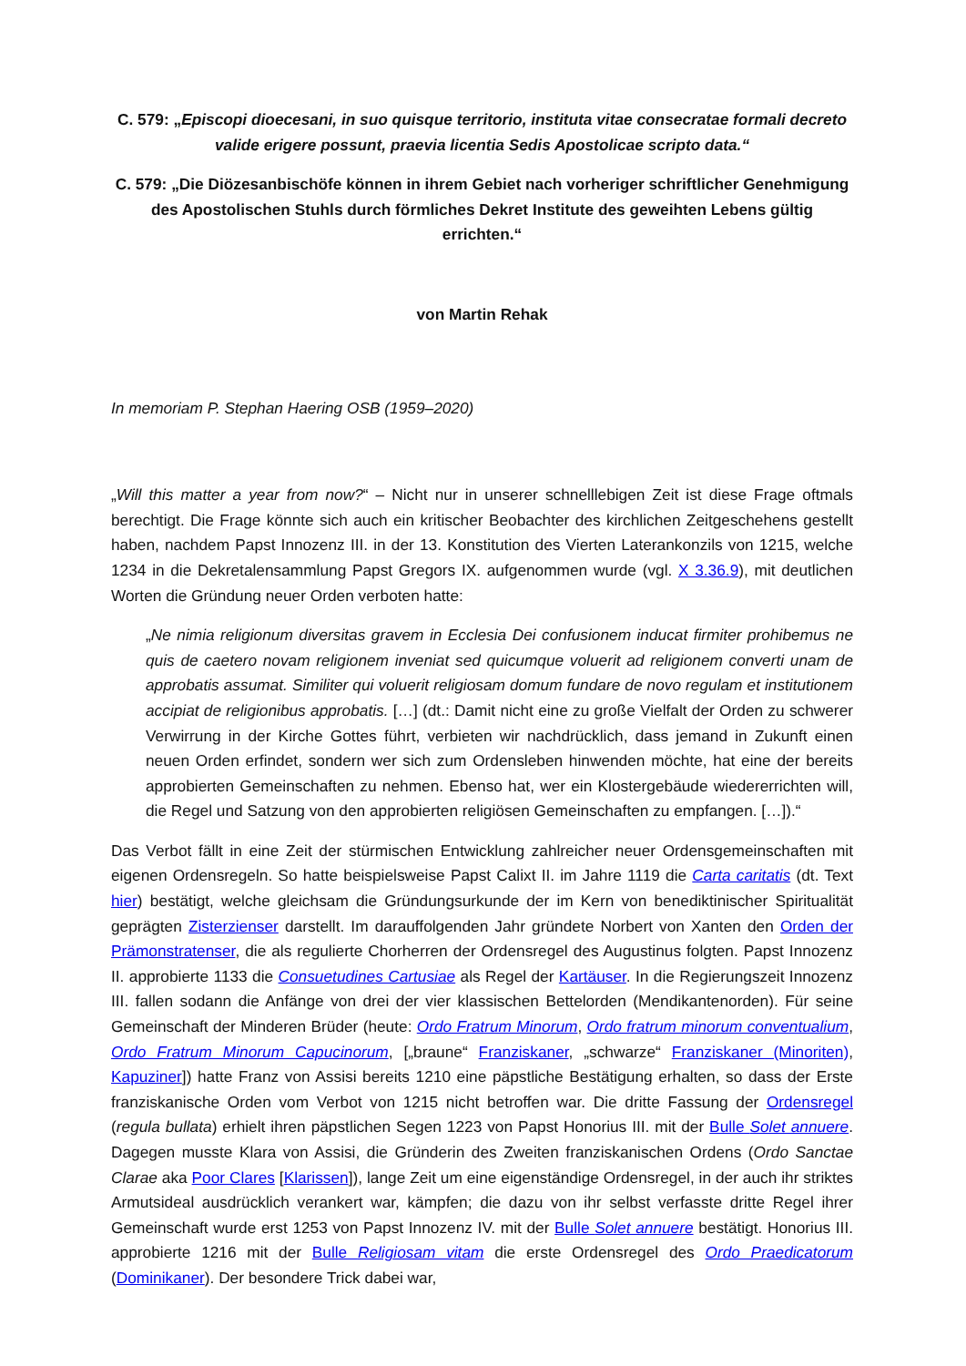C. 579: „Episcopi dioecesani, in suo quisque territorio, instituta vitae consecratae formali decreto valide erigere possunt, praevia licentia Sedis Apostolicae scripto data.“
C. 579: „Die Diözesanbischöfe können in ihrem Gebiet nach vorheriger schriftlicher Genehmigung des Apostolischen Stuhls durch förmliches Dekret Institute des geweihten Lebens gültig errichten.“
von Martin Rehak
In memoriam P. Stephan Haering OSB (1959–2020)
„Will this matter a year from now?“ – Nicht nur in unserer schnelllebigen Zeit ist diese Frage oftmals berechtigt. Die Frage könnte sich auch ein kritischer Beobachter des kirchlichen Zeitgeschehens gestellt haben, nachdem Papst Innozenz III. in der 13. Konstitution des Vierten Laterankonzils von 1215, welche 1234 in die Dekretalensammlung Papst Gregors IX. aufgenommen wurde (vgl. X 3.36.9), mit deutlichen Worten die Gründung neuer Orden verboten hatte:
„Ne nimia religionum diversitas gravem in Ecclesia Dei confusionem inducat firmiter prohibemus ne quis de caetero novam religionem inveniat sed quicumque voluerit ad religionem converti unam de approbatis assumat. Similiter qui voluerit religiosam domum fundare de novo regulam et institutionem accipiat de religionibus approbatis. […] (dt.: Damit nicht eine zu große Vielfalt der Orden zu schwerer Verwirrung in der Kirche Gottes führt, verbieten wir nachdrücklich, dass jemand in Zukunft einen neuen Orden erfindet, sondern wer sich zum Ordensleben hinwenden möchte, hat eine der bereits approbierten Gemeinschaften zu nehmen. Ebenso hat, wer ein Klostergebäude wiedererrichten will, die Regel und Satzung von den approbierten religiösen Gemeinschaften zu empfangen. […]).“
Das Verbot fällt in eine Zeit der stürmischen Entwicklung zahlreicher neuer Ordensgemeinschaften mit eigenen Ordensregeln. So hatte beispielsweise Papst Calixt II. im Jahre 1119 die Carta caritatis (dt. Text hier) bestätigt, welche gleichsam die Gründungsurkunde der im Kern von benediktinischer Spiritualität geprägten Zisterzienser darstellt. Im darauffolgenden Jahr gründete Norbert von Xanten den Orden der Prämonstratenser, die als regulierte Chorherren der Ordensregel des Augustinus folgten. Papst Innozenz II. approbierte 1133 die Consuetudines Cartusiae als Regel der Kartäuser. In die Regierungszeit Innozenz III. fallen sodann die Anfänge von drei der vier klassischen Bettelorden (Mendikantenorden). Für seine Gemeinschaft der Minderen Brüder (heute: Ordo Fratrum Minorum, Ordo fratrum minorum conventualium, Ordo Fratrum Minorum Capucinorum, [„braune“ Franziskaner, „schwarze“ Franziskaner (Minoriten), Kapuziner]) hatte Franz von Assisi bereits 1210 eine päpstliche Bestätigung erhalten, so dass der Erste franziskanische Orden vom Verbot von 1215 nicht betroffen war. Die dritte Fassung der Ordensregel (regula bullata) erhielt ihren päpstlichen Segen 1223 von Papst Honorius III. mit der Bulle Solet annuere. Dagegen musste Klara von Assisi, die Gründerin des Zweiten franziskanischen Ordens (Ordo Sanctae Clarae aka Poor Clares [Klarissen]), lange Zeit um eine eigenständige Ordensregel, in der auch ihr striktes Armutsideal ausdrücklich verankert war, kämpfen; die dazu von ihr selbst verfasste dritte Regel ihrer Gemeinschaft wurde erst 1253 von Papst Innozenz IV. mit der Bulle Solet annuere bestätigt. Honorius III. approbierte 1216 mit der Bulle Religiosam vitam die erste Ordensregel des Ordo Praedicatorum (Dominikaner). Der besondere Trick dabei war,